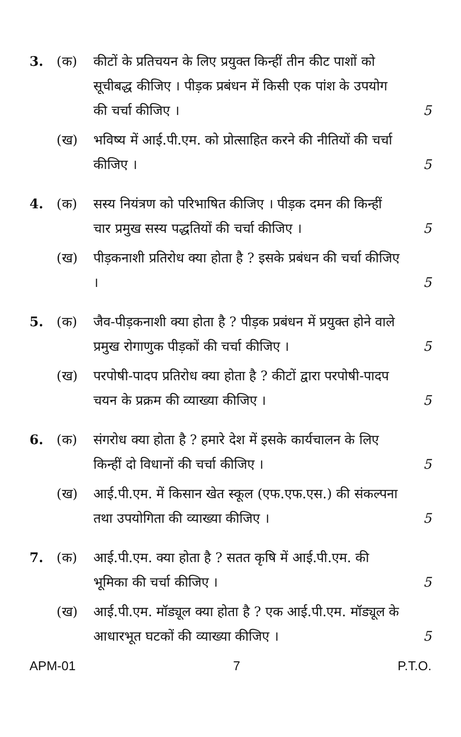3.
(क)
कीटों के प्रतिचयन के लिए प्रयुक्त किन्हीं तीन कीट पाशों को सूचीबद्ध कीजिए । पीड़क प्रबंधन में किसी एक पांश के उपयोग की चर्चा कीजिए ।
5
(ख)
भविष्य में आई.पी.एम. को प्रोत्साहित करने की नीतियों की चर्चा कीजिए ।
5
4.
(क)
सस्य नियंत्रण को परिभाषित कीजिए । पीड़क दमन की किन्हीं चार प्रमुख सस्य पद्धतियों की चर्चा कीजिए ।
5
(ख)
पीड़कनाशी प्रतिरोध क्या होता है ? इसके प्रबंधन की चर्चा कीजिए ।
5
5.
(क)
जैव-पीड़कनाशी क्या होता है ? पीड़क प्रबंधन में प्रयुक्त होने वाले प्रमुख रोगाणुक पीड़कों की चर्चा कीजिए ।
5
(ख)
परपोषी-पादप प्रतिरोध क्या होता है ? कीटों द्वारा परपोषी-पादप चयन के प्रक्रम की व्याख्या कीजिए ।
5
6.
(क)
संगरोध क्या होता है ? हमारे देश में इसके कार्यचालन के लिए किन्हीं दो विधानों की चर्चा कीजिए ।
5
(ख)
आई.पी.एम. में किसान खेत स्कूल (एफ.एफ.एस.) की संकल्पना तथा उपयोगिता की व्याख्या कीजिए ।
5
7.
(क)
आई.पी.एम. क्या होता है ? सतत कृषि में आई.पी.एम. की भूमिका की चर्चा कीजिए ।
5
(ख)
आई.पी.एम. मॉड्यूल क्या होता है ? एक आई.पी.एम. मॉड्यूल के आधारभूत घटकों की व्याख्या कीजिए ।
5
APM-01 7 P.T.O.